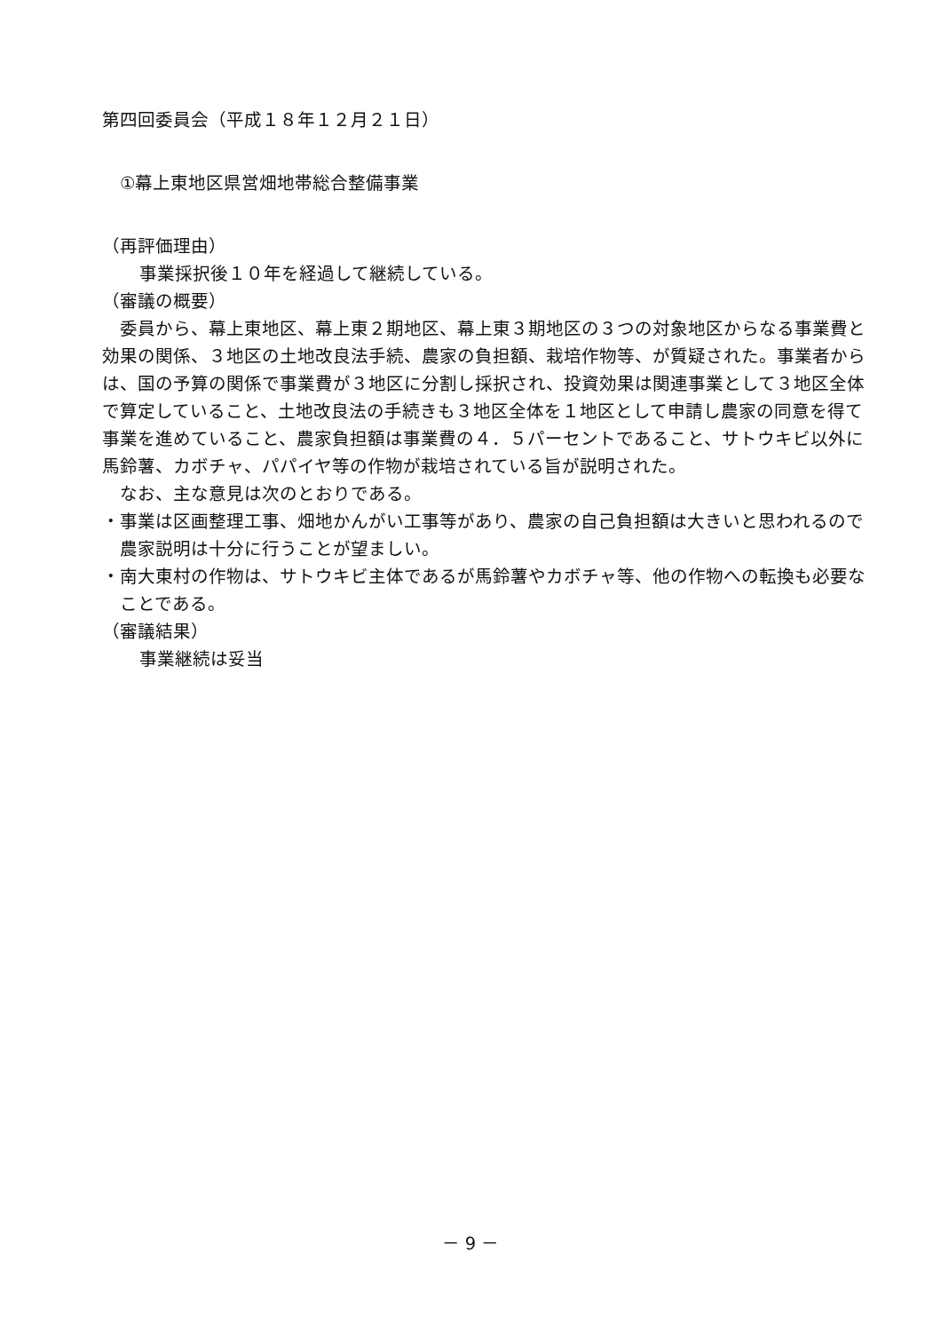第四回委員会（平成１８年１２月２１日）
①幕上東地区県営畑地帯総合整備事業
（再評価理由）
事業採択後１０年を経過して継続している。
（審議の概要）
委員から、幕上東地区、幕上東２期地区、幕上東３期地区の３つの対象地区からなる事業費と効果の関係、３地区の土地改良法手続、農家の負担額、栽培作物等、が質疑された。事業者からは、国の予算の関係で事業費が３地区に分割し採択され、投資効果は関連事業として３地区全体で算定していること、土地改良法の手続きも３地区全体を１地区として申請し農家の同意を得て事業を進めていること、農家負担額は事業費の４．５パーセントであること、サトウキビ以外に馬鈴薯、カボチャ、パパイヤ等の作物が栽培されている旨が説明された。
なお、主な意見は次のとおりである。
・事業は区画整理工事、畑地かんがい工事等があり、農家の自己負担額は大きいと思われるので農家説明は十分に行うことが望ましい。
・南大東村の作物は、サトウキビ主体であるが馬鈴薯やカボチャ等、他の作物への転換も必要なことである。
（審議結果）
事業継続は妥当
－ 9 －